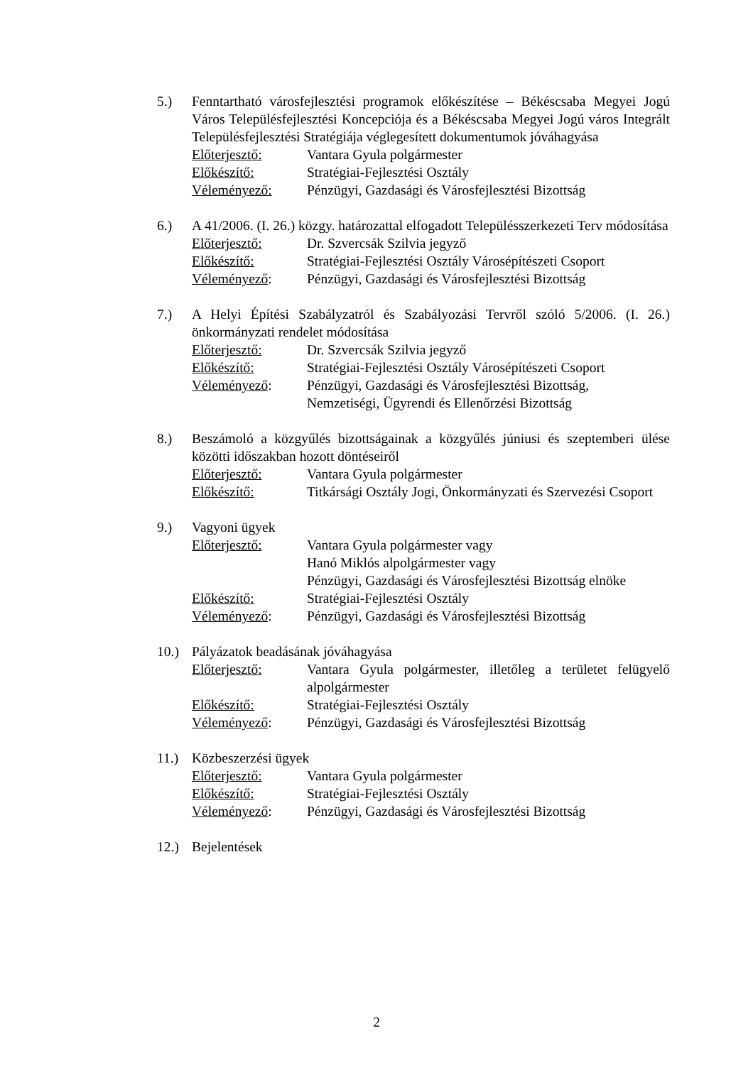5.) Fenntartható városfejlesztési programok előkészítése – Békéscsaba Megyei Jogú Város Településfejlesztési Koncepciója és a Békéscsaba Megyei Jogú város Integrált Településfejlesztési Stratégiája véglegesített dokumentumok jóváhagyása
Előterjesztő: Vantara Gyula polgármester
Előkészítő: Stratégiai-Fejlesztési Osztály
Véleményező: Pénzügyi, Gazdasági és Városfejlesztési Bizottság
6.) A 41/2006. (I. 26.) közgy. határozattal elfogadott Településszerkezeti Terv módosítása
Előterjesztő: Dr. Szvercsák Szilvia jegyző
Előkészítő: Stratégiai-Fejlesztési Osztály Városépítészeti Csoport
Véleményező: Pénzügyi, Gazdasági és Városfejlesztési Bizottság
7.) A Helyi Építési Szabályzatról és Szabályozási Tervről szóló 5/2006. (I. 26.) önkormányzati rendelet módosítása
Előterjesztő: Dr. Szvercsák Szilvia jegyző
Előkészítő: Stratégiai-Fejlesztési Osztály Városépítészeti Csoport
Véleményező: Pénzügyi, Gazdasági és Városfejlesztési Bizottság,
Nemzetiségi, Ügyrendi és Ellenőrzési Bizottság
8.) Beszámoló a közgyűlés bizottságainak a közgyűlés júniusi és szeptemberi ülése közötti időszakban hozott döntéseiről
Előterjesztő: Vantara Gyula polgármester
Előkészítő: Titkársági Osztály Jogi, Önkormányzati és Szervezési Csoport
9.) Vagyoni ügyek
Előterjesztő: Vantara Gyula polgármester vagy
Hanó Miklós alpolgármester vagy
Pénzügyi, Gazdasági és Városfejlesztési Bizottság elnöke
Előkészítő: Stratégiai-Fejlesztési Osztály
Véleményező: Pénzügyi, Gazdasági és Városfejlesztési Bizottság
10.) Pályázatok beadásának jóváhagyása
Előterjesztő: Vantara Gyula polgármester, illetőleg a területet felügyelő alpolgármester
Előkészítő: Stratégiai-Fejlesztési Osztály
Véleményező: Pénzügyi, Gazdasági és Városfejlesztési Bizottság
11.) Közbeszerzési ügyek
Előterjesztő: Vantara Gyula polgármester
Előkészítő: Stratégiai-Fejlesztési Osztály
Véleményező: Pénzügyi, Gazdasági és Városfejlesztési Bizottság
12.) Bejelentések
2